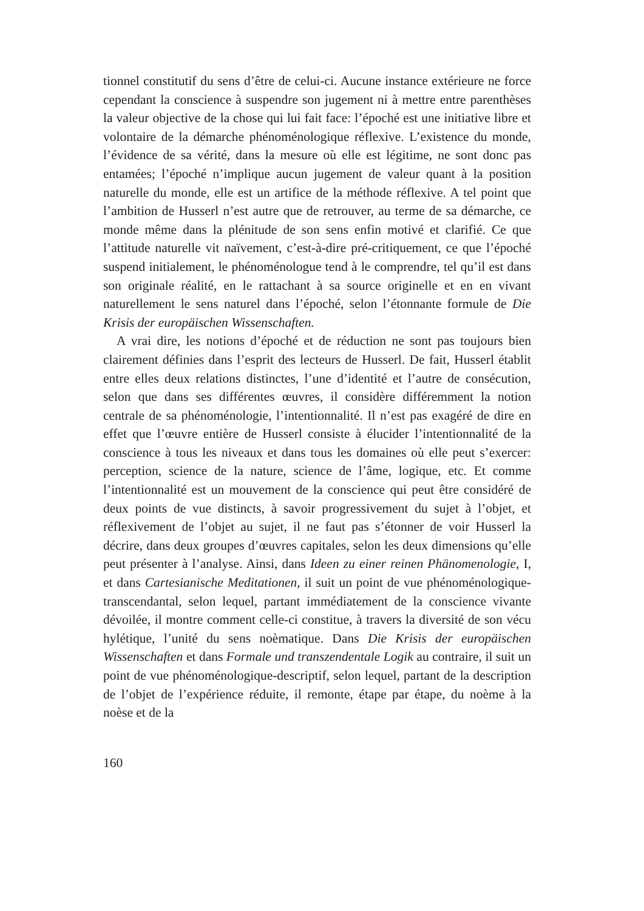tionnel constitutif du sens d’être de celui-ci. Aucune instance extérieure ne force cependant la conscience à suspendre son jugement ni à mettre entre parenthèses la valeur objective de la chose qui lui fait face: l’époché est une initiative libre et volontaire de la démarche phénoménologique réflexive. L’existence du monde, l’évidence de sa vérité, dans la mesure où elle est légitime, ne sont donc pas entamées; l’époché n’implique aucun jugement de valeur quant à la position naturelle du monde, elle est un artifice de la méthode réflexive. A tel point que l’ambition de Husserl n’est autre que de retrouver, au terme de sa démarche, ce monde même dans la plénitude de son sens enfin motivé et clarifié. Ce que l’attitude naturelle vit naïvement, c’est-à-dire pré-critiquement, ce que l’époché suspend initialement, le phénoménologue tend à le comprendre, tel qu’il est dans son originale réalité, en le rattachant à sa source originelle et en en vivant naturellement le sens naturel dans l’époché, selon l’étonnante formule de Die Krisis der europäischen Wissenschaften.
A vrai dire, les notions d’époché et de réduction ne sont pas toujours bien clairement définies dans l’esprit des lecteurs de Husserl. De fait, Husserl établit entre elles deux relations distinctes, l’une d’identité et l’autre de consécution, selon que dans ses différentes œuvres, il considère différemment la notion centrale de sa phénoménologie, l’intentionnalité. Il n’est pas exagéré de dire en effet que l’œuvre entière de Husserl consiste à élucider l’intentionnalité de la conscience à tous les niveaux et dans tous les domaines où elle peut s’exercer: perception, science de la nature, science de l’âme, logique, etc. Et comme l’intentionnalité est un mouvement de la conscience qui peut être considéré de deux points de vue distincts, à savoir progressivement du sujet à l’objet, et réflexivement de l’objet au sujet, il ne faut pas s’étonner de voir Husserl la décrire, dans deux groupes d’œuvres capitales, selon les deux dimensions qu’elle peut présenter à l’analyse. Ainsi, dans Ideen zu einer reinen Phänomenologie, I, et dans Cartesianische Meditationen, il suit un point de vue phénoménologique-transcendantal, selon lequel, partant immédiatement de la conscience vivante dévoilée, il montre comment celle-ci constitue, à travers la diversité de son vécu hylétique, l’unité du sens noèmatique. Dans Die Krisis der europäischen Wissenschaften et dans Formale und transzendentale Logik au contraire, il suit un point de vue phénoménologique-descriptif, selon lequel, partant de la description de l’objet de l’expérience réduite, il remonte, étape par étape, du noème à la noèse et de la
160